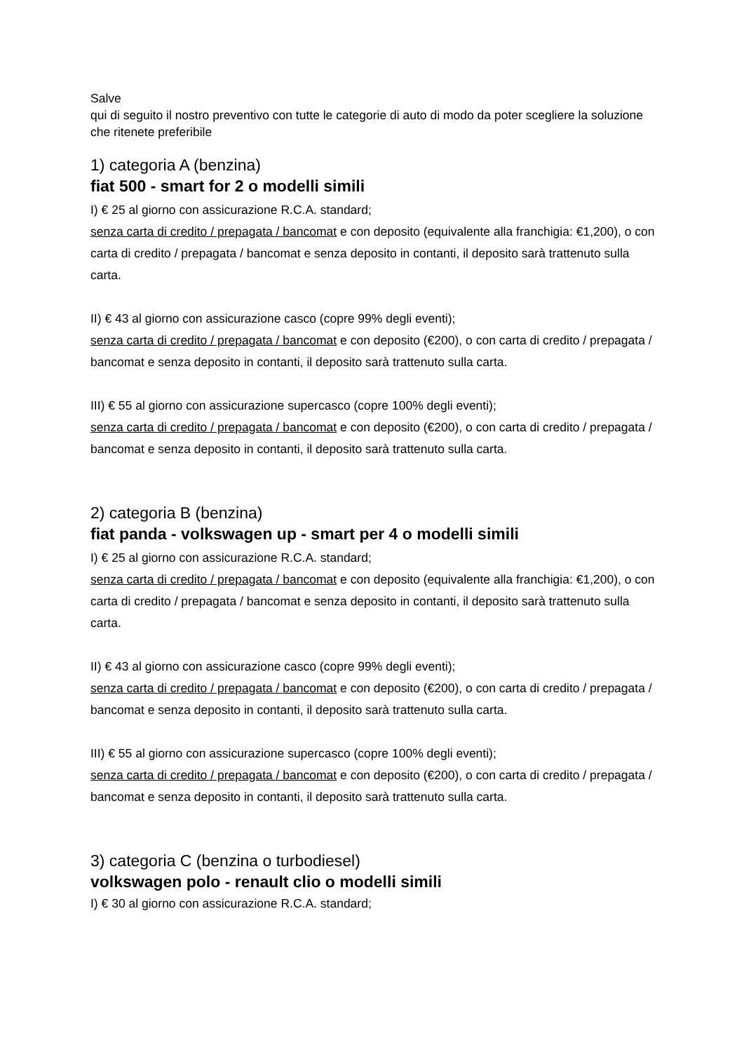Salve
qui di seguito il nostro preventivo con tutte le categorie di auto di modo da poter scegliere la soluzione che ritenete preferibile
1) categoria A (benzina)
fiat 500 - smart for 2 o modelli simili
I) € 25 al giorno con assicurazione R.C.A. standard;
senza carta di credito / prepagata / bancomat e con deposito (equivalente alla franchigia: €1,200), o con carta di credito / prepagata / bancomat e senza deposito in contanti, il deposito sarà trattenuto sulla carta.
II) € 43 al giorno con assicurazione casco (copre 99% degli eventi);
senza carta di credito / prepagata / bancomat e con deposito (€200), o con carta di credito / prepagata / bancomat e senza deposito in contanti, il deposito sarà trattenuto sulla carta.
III) € 55 al giorno con assicurazione supercasco (copre 100% degli eventi);
senza carta di credito / prepagata / bancomat e con deposito (€200), o con carta di credito / prepagata / bancomat e senza deposito in contanti, il deposito sarà trattenuto sulla carta.
2) categoria B (benzina)
fiat panda - volkswagen up - smart per 4 o modelli simili
I) € 25 al giorno con assicurazione R.C.A. standard;
senza carta di credito / prepagata / bancomat e con deposito (equivalente alla franchigia: €1,200), o con carta di credito / prepagata / bancomat e senza deposito in contanti, il deposito sarà trattenuto sulla carta.
II) € 43 al giorno con assicurazione casco (copre 99% degli eventi);
senza carta di credito / prepagata / bancomat e con deposito (€200), o con carta di credito / prepagata / bancomat e senza deposito in contanti, il deposito sarà trattenuto sulla carta.
III) € 55 al giorno con assicurazione supercasco (copre 100% degli eventi);
senza carta di credito / prepagata / bancomat e con deposito (€200), o con carta di credito / prepagata / bancomat e senza deposito in contanti, il deposito sarà trattenuto sulla carta.
3) categoria C (benzina o turbodiesel)
volkswagen polo - renault clio o modelli simili
I) € 30 al giorno con assicurazione R.C.A. standard;